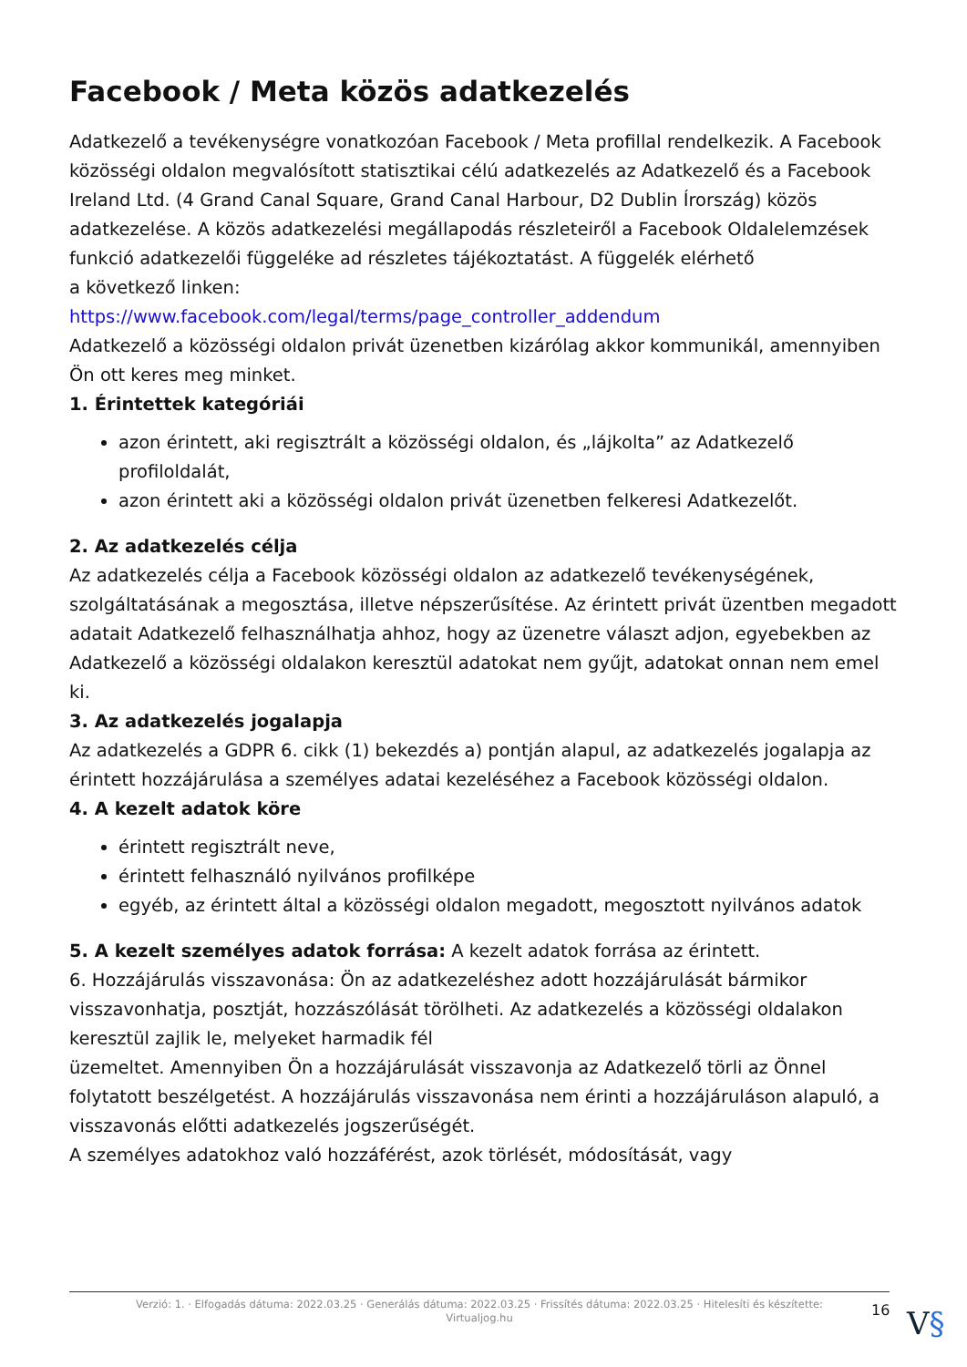Facebook / Meta közös adatkezelés
Adatkezelő a tevékenységre vonatkozóan Facebook / Meta profillal rendelkezik. A Facebook közösségi oldalon megvalósított statisztikai célú adatkezelés az Adatkezelő és a Facebook Ireland Ltd. (4 Grand Canal Square, Grand Canal Harbour, D2 Dublin Írország) közös adatkezelése. A közös adatkezelési megállapodás részleteiről a Facebook Oldalelemzések funkció adatkezelői függeléke ad részletes tájékoztatást. A függelék elérhető
a következő linken:
https://www.facebook.com/legal/terms/page_controller_addendum
Adatkezelő a közösségi oldalon privát üzenetben kizárólag akkor kommunikál, amennyiben Ön ott keres meg minket.
1. Érintettek kategóriái
azon érintett, aki regisztrált a közösségi oldalon, és „lájkolta” az Adatkezelő profiloldalát,
azon érintett aki a közösségi oldalon privát üzenetben felkeresi Adatkezelőt.
2. Az adatkezelés célja
Az adatkezelés célja a Facebook közösségi oldalon az adatkezelő tevékenységének, szolgáltatásának a megosztása, illetve népszerűsítése. Az érintett privát üzentben megadott adatait Adatkezelő felhasználhatja ahhoz, hogy az üzenetre választ adjon, egyebekben az Adatkezelő a közösségi oldalakon keresztül adatokat nem gyűjt, adatokat onnan nem emel ki.
3. Az adatkezelés jogalapja
Az adatkezelés a GDPR 6. cikk (1) bekezdés a) pontján alapul, az adatkezelés jogalapja az érintett hozzájárulása a személyes adatai kezeléséhez a Facebook közösségi oldalon.
4. A kezelt adatok köre
érintett regisztrált neve,
érintett felhasználó nyilvános profilképe
egyéb, az érintett által a közösségi oldalon megadott, megosztott nyilvános adatok
5. A kezelt személyes adatok forrása: A kezelt adatok forrása az érintett.
6. Hozzájárulás visszavonása: Ön az adatkezeléshez adott hozzájárulását bármikor visszavonhatja, posztját, hozzászólását törölheti. Az adatkezelés a közösségi oldalakon keresztül zajlik le, melyeket harmadik fél
üzemeltet. Amennyiben Ön a hozzájárulását visszavonja az Adatkezelő törli az Önnel folytatott beszélgetést. A hozzájárulás visszavonása nem érinti a hozzájáruláson alapuló, a visszavonás előtti adatkezelés jogszerűségét.
A személyes adatokhoz való hozzáférést, azok törlését, módosítását, vagy
Verzió: 1. · Elfogadás dátuma: 2022.03.25 · Generálás dátuma: 2022.03.25 · Frissítés dátuma: 2022.03.25 · Hitelesíti és készítette:
Virtualjog.hu
16 V§